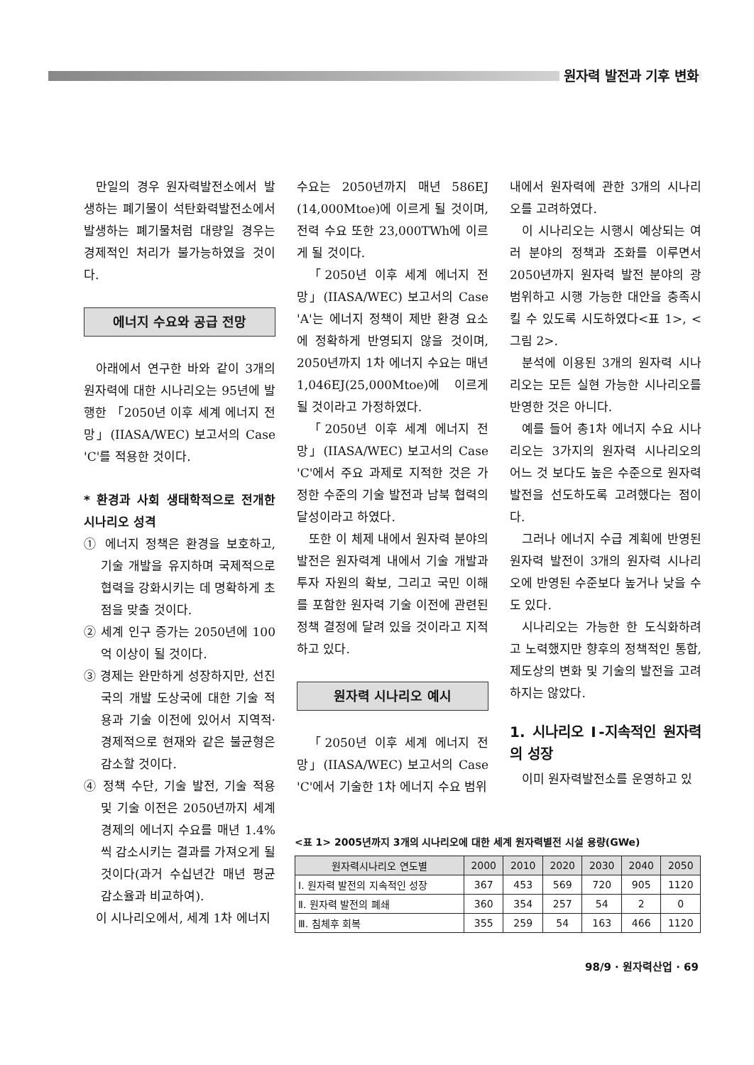원자력 발전과 기후 변화
만일의 경우 원자력발전소에서 발생하는 폐기물이 석탄화력발전소에서 발생하는 폐기물처럼 대량일 경우는 경제적인 처리가 불가능하였을 것이다.
에너지 수요와 공급 전망
아래에서 연구한 바와 같이 3개의 원자력에 대한 시나리오는 95년에 발행한 「2050년 이후 세계 에너지 전망」(IIASA/WEC) 보고서의 Case 'C'를 적용한 것이다.
* 환경과 사회 생태학적으로 전개한 시나리오 성격
① 에너지 정책은 환경을 보호하고, 기술 개발을 유지하며 국제적으로 협력을 강화시키는 데 명확하게 초점을 맞출 것이다.
② 세계 인구 증가는 2050년에 100억 이상이 될 것이다.
③ 경제는 완만하게 성장하지만, 선진국의 개발 도상국에 대한 기술 적용과 기술 이전에 있어서 지역적·경제적으로 현재와 같은 불균형은 감소할 것이다.
④ 정책 수단, 기술 발전, 기술 적용 및 기술 이전은 2050년까지 세계 경제의 에너지 수요를 매년 1.4%씩 감소시키는 결과를 가져오게 될 것이다(과거 수십년간 매년 평균 감소율과 비교하여).
이 시나리오에서, 세계 1차 에너지
수요는 2050년까지 매년 586EJ (14,000Mtoe)에 이르게 될 것이며, 전력 수요 또한 23,000TWh에 이르게 될 것이다.
「2050년 이후 세계 에너지 전망」(IIASA/WEC) 보고서의 Case 'A'는 에너지 정책이 제반 환경 요소에 정확하게 반영되지 않을 것이며, 2050년까지 1차 에너지 수요는 매년 1,046EJ(25,000Mtoe)에 이르게 될 것이라고 가정하였다.
「2050년 이후 세계 에너지 전망」(IIASA/WEC) 보고서의 Case 'C'에서 주요 과제로 지적한 것은 가정한 수준의 기술 발전과 남북 협력의 달성이라고 하였다.
또한 이 체제 내에서 원자력 분야의 발전은 원자력계 내에서 기술 개발과 투자 자원의 확보, 그리고 국민 이해를 포함한 원자력 기술 이전에 관련된 정책 결정에 달려 있을 것이라고 지적하고 있다.
원자력 시나리오 예시
「2050년 이후 세계 에너지 전망」(IIASA/WEC) 보고서의 Case 'C'에서 기술한 1차 에너지 수요 범위
내에서 원자력에 관한 3개의 시나리오를 고려하였다.
이 시나리오는 시행시 예상되는 여러 분야의 정책과 조화를 이루면서 2050년까지 원자력 발전 분야의 광범위하고 시행 가능한 대안을 충족시킬 수 있도록 시도하였다<표 1>, <그림 2>.
분석에 이용된 3개의 원자력 시나리오는 모든 실현 가능한 시나리오를 반영한 것은 아니다.
예를 들어 총1차 에너지 수요 시나리오는 3가지의 원자력 시나리오의 어느 것 보다도 높은 수준으로 원자력 발전을 선도하도록 고려했다는 점이다.
그러나 에너지 수급 계획에 반영된 원자력 발전이 3개의 원자력 시나리오에 반영된 수준보다 높거나 낮을 수도 있다.
시나리오는 가능한 한 도식화하려고 노력했지만 향후의 정책적인 통합, 제도상의 변화 및 기술의 발전을 고려하지는 않았다.
1. 시나리오 Ⅰ-지속적인 원자력의 성장
이미 원자력발전소를 운영하고 있
<표 1> 2005년까지 3개의 시나리오에 대한 세계 원자력별전 시설 용량(GWe)
| 원자력시나리오 연도별 | 2000 | 2010 | 2020 | 2030 | 2040 | 2050 |
| --- | --- | --- | --- | --- | --- | --- |
| Ⅰ. 원자력 발전의 지속적인 성장 | 367 | 453 | 569 | 720 | 905 | 1120 |
| Ⅱ. 원자력 발전의 폐쇄 | 360 | 354 | 257 | 54 | 2 | 0 |
| Ⅲ. 침체후 회복 | 355 | 259 | 54 | 163 | 466 | 1120 |
98/9 · 원자력산업 · 69